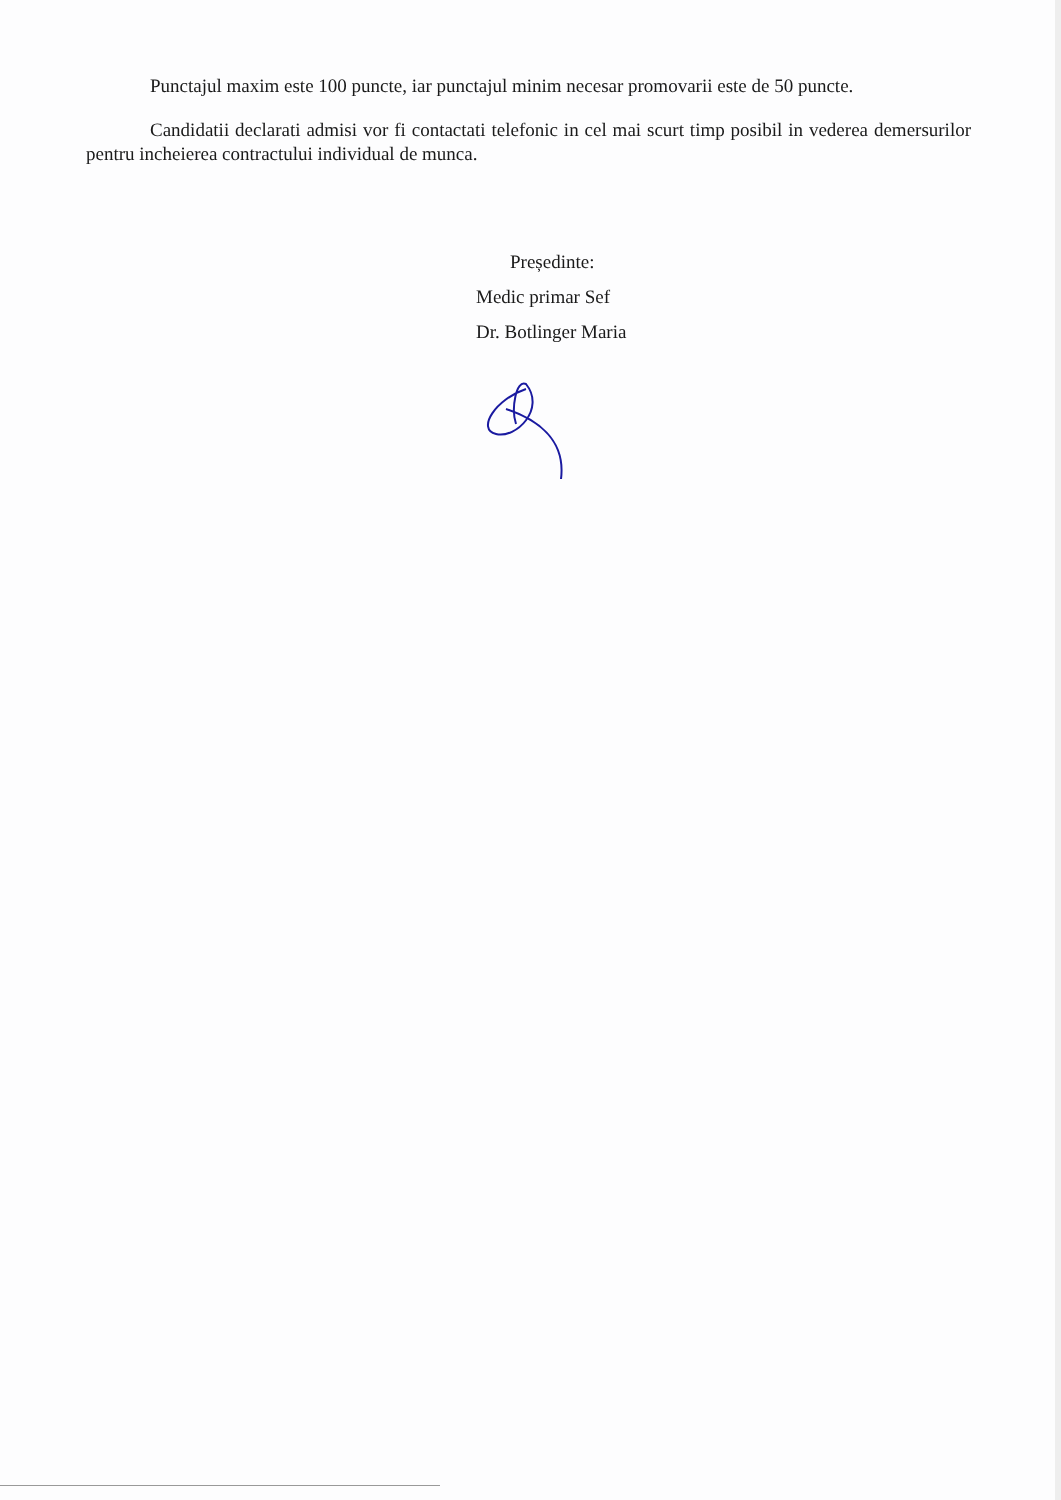Punctajul maxim este 100 puncte, iar punctajul minim necesar promovarii este de 50 puncte.
Candidatii declarati admisi vor fi contactati telefonic in cel mai scurt timp posibil in vederea demersurilor pentru incheierea contractului individual de munca.
Președinte:
Medic primar Sef
Dr. Botlinger Maria